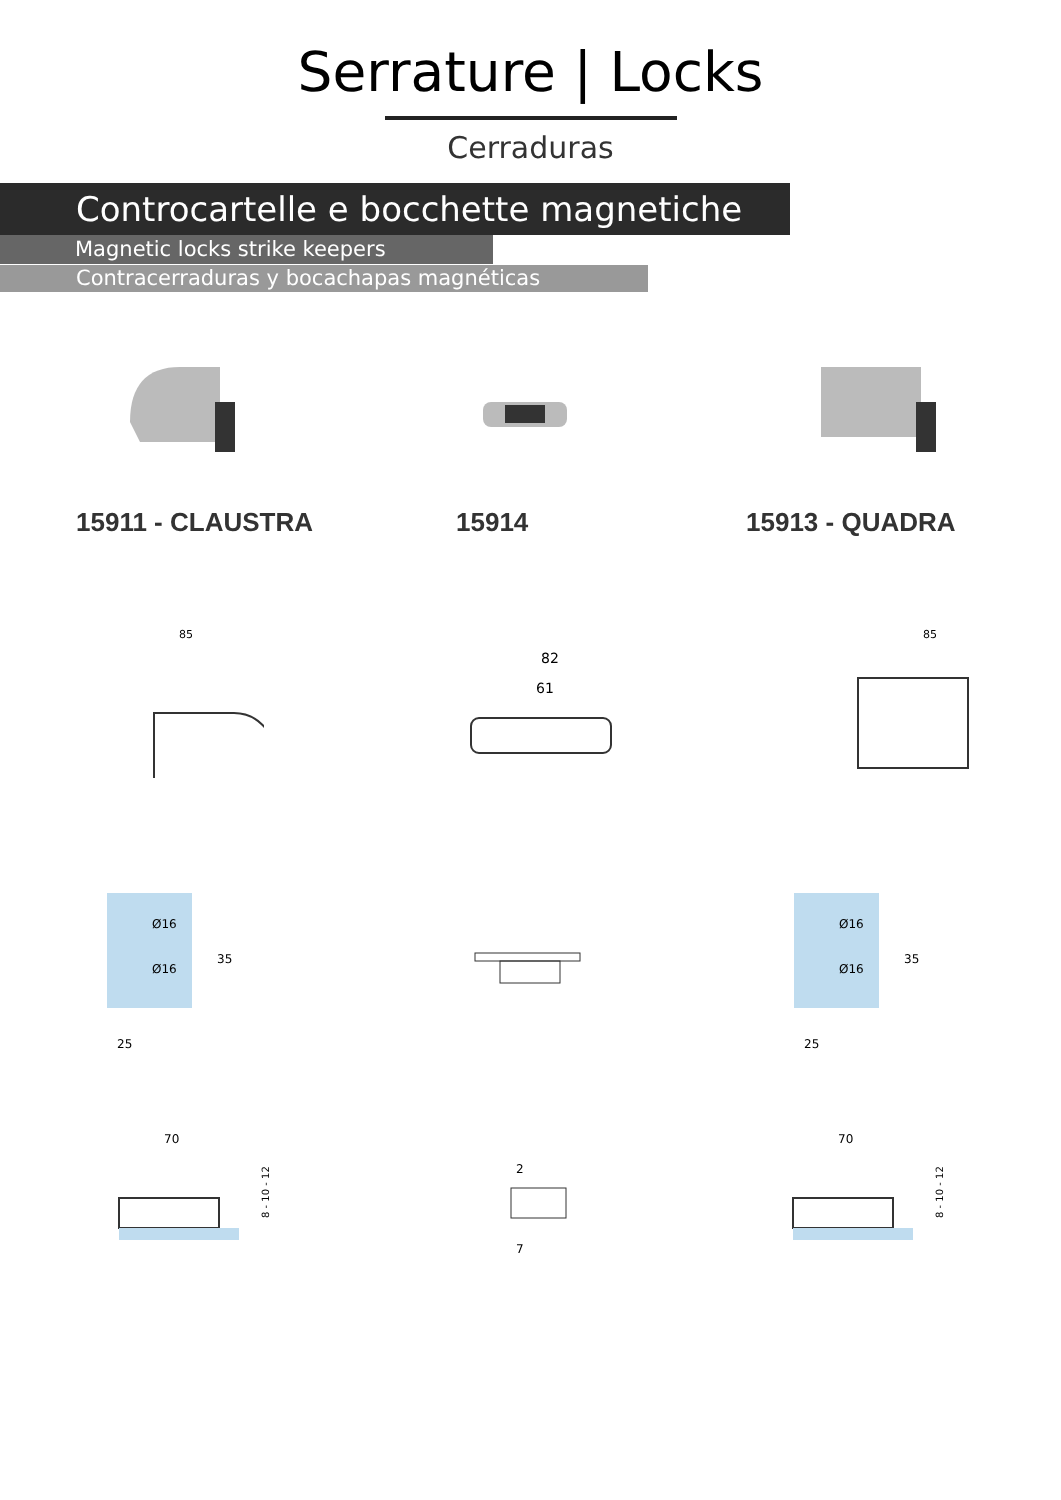Serrature | Locks
Cerraduras
Controcartelle e bocchette magnetiche
Magnetic locks strike keepers
Contracerraduras y bocachapas magnéticas
15911 - CLAUSTRA 15914 15913 - QUADRA
85
82
61
85
Ø16
Ø16
35
25
Ø16
Ø16
35
25
70
8 - 10 - 12
2
7
70
8 - 10 - 12